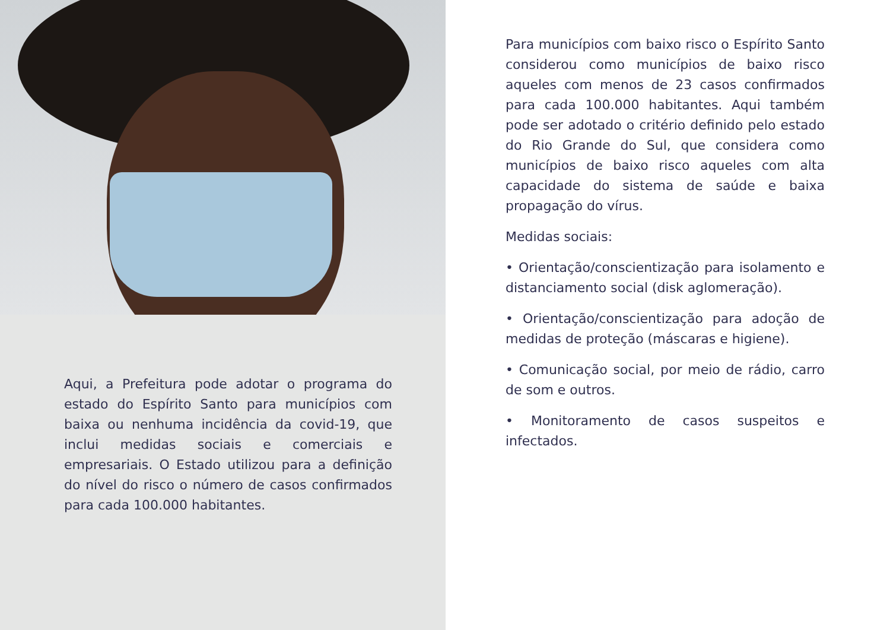Aqui, a Prefeitura pode adotar o programa do estado do Espírito Santo para municípios com baixa ou nenhuma incidência da covid-19, que inclui medidas sociais e comerciais e empresariais. O Estado utilizou para a definição do nível do risco o número de casos confirmados para cada 100.000 habitantes.
Para municípios com baixo risco o Espírito Santo considerou como municípios de baixo risco aqueles com menos de 23 casos confirmados para cada 100.000 habitantes. Aqui também pode ser adotado o critério definido pelo estado do Rio Grande do Sul, que considera como municípios de baixo risco aqueles com alta capacidade do sistema de saúde e baixa propagação do vírus.
Medidas sociais:
• Orientação/conscientização para isolamento e distanciamento social (disk aglomeração).
• Orientação/conscientização para adoção de medidas de proteção (máscaras e higiene).
• Comunicação social, por meio de rádio, carro de som e outros.
• Monitoramento de casos suspeitos e infectados.